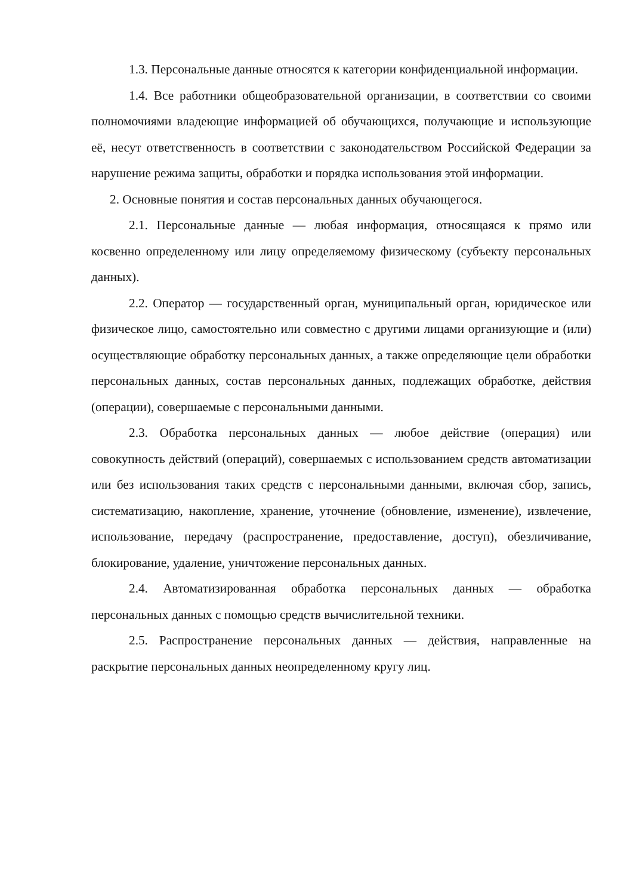1.3. Персональные данные относятся к категории конфиденциальной информации.
1.4. Все работники общеобразовательной организации, в соответствии со своими полномочиями владеющие информацией об обучающихся, получающие и использующие её, несут ответственность в соответствии с законодательством Российской Федерации за нарушение режима защиты, обработки и порядка использования этой информации.
2. Основные понятия и состав персональных данных обучающегося.
2.1. Персональные данные — любая информация, относящаяся к прямо или косвенно определенному или лицу определяемому физическому (субъекту персональных данных).
2.2. Оператор — государственный орган, муниципальный орган, юридическое или физическое лицо, самостоятельно или совместно с другими лицами организующие и (или) осуществляющие обработку персональных данных, а также определяющие цели обработки персональных данных, состав персональных данных, подлежащих обработке, действия (операции), совершаемые с персональными данными.
2.3. Обработка персональных данных — любое действие (операция) или совокупность действий (операций), совершаемых с использованием средств автоматизации или без использования таких средств с персональными данными, включая сбор, запись, систематизацию, накопление, хранение, уточнение (обновление, изменение), извлечение, использование, передачу (распространение, предоставление, доступ), обезличивание, блокирование, удаление, уничтожение персональных данных.
2.4. Автоматизированная обработка персональных данных — обработка персональных данных с помощью средств вычислительной техники.
2.5. Распространение персональных данных — действия, направленные на раскрытие персональных данных неопределенному кругу лиц.